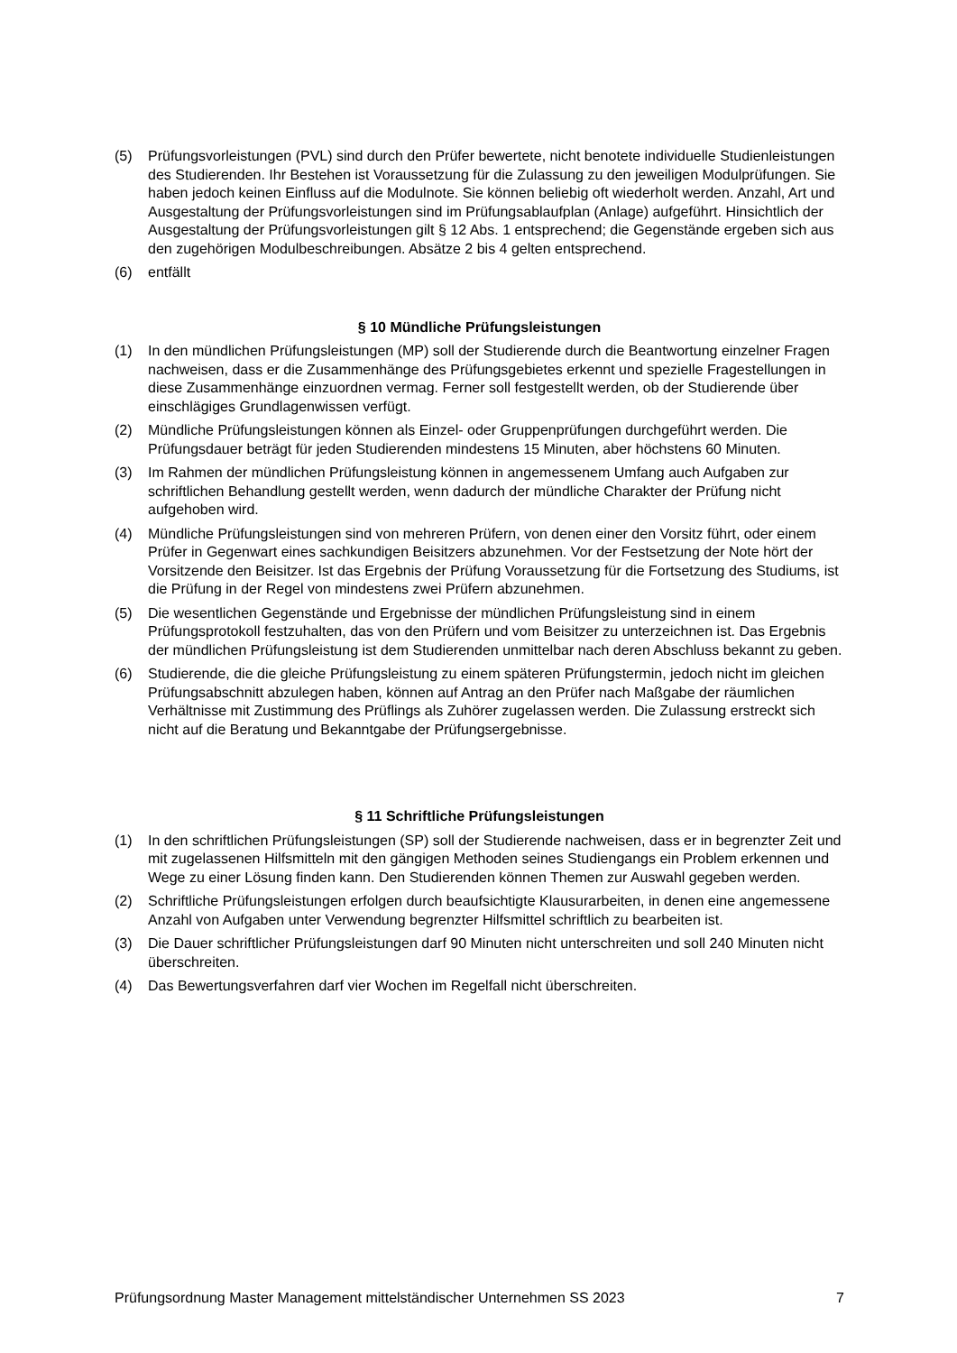(5) Prüfungsvorleistungen (PVL) sind durch den Prüfer bewertete, nicht benotete individu­elle Studienleistungen des Studierenden. Ihr Bestehen ist Voraussetzung für die Zulas­sung zu den jeweiligen Modulprüfungen. Sie haben jedoch keinen Einfluss auf die Mo­dulnote. Sie können beliebig oft wiederholt werden. Anzahl, Art und Ausgestaltung der Prüfungsvorleistungen sind im Prüfungsablaufplan (Anlage) aufgeführt. Hinsichtlich der Ausgestaltung der Prüfungsvorleistungen gilt § 12 Abs. 1 entsprechend; die Gegen­stände ergeben sich aus den zugehörigen Modulbeschreibungen. Absätze 2 bis 4 gelten entsprechend.
(6) entfällt
§ 10 Mündliche Prüfungsleistungen
(1) In den mündlichen Prüfungsleistungen (MP) soll der Studierende durch die Beantwor­tung einzelner Fragen nachweisen, dass er die Zusammenhänge des Prüfungsgebietes erkennt und spezielle Fragestellungen in diese Zusammenhänge einzuordnen vermag. Ferner soll festgestellt werden, ob der Studierende über einschlägiges Grundlagenwis­sen verfügt.
(2) Mündliche Prüfungsleistungen können als Einzel- oder Gruppenprüfungen durchgeführt werden. Die Prüfungsdauer beträgt für jeden Studierenden mindestens 15 Minuten, aber höchstens 60 Minuten.
(3) Im Rahmen der mündlichen Prüfungsleistung können in angemessenem Umfang auch Aufgaben zur schriftlichen Behandlung gestellt werden, wenn dadurch der mündliche Charakter der Prüfung nicht aufgehoben wird.
(4) Mündliche Prüfungsleistungen sind von mehreren Prüfern, von denen einer den Vorsitz führt, oder einem Prüfer in Gegenwart eines sachkundigen Beisitzers abzunehmen. Vor der Festsetzung der Note hört der Vorsitzende den Beisitzer. Ist das Ergebnis der Prü­fung Voraussetzung für die Fortsetzung des Studiums, ist die Prüfung in der Regel von mindestens zwei Prüfern abzunehmen.
(5) Die wesentlichen Gegenstände und Ergebnisse der mündlichen Prüfungsleistung sind in einem Prüfungsprotokoll festzuhalten, das von den Prüfern und vom Beisitzer zu unter­zeichnen ist. Das Ergebnis der mündlichen Prüfungsleistung ist dem Studierenden un­mittelbar nach deren Abschluss bekannt zu geben.
(6) Studierende, die die gleiche Prüfungsleistung zu einem späteren Prüfungstermin, jedoch nicht im gleichen Prüfungsabschnitt abzulegen haben, können auf Antrag an den Prüfer nach Maßgabe der räumlichen Verhältnisse mit Zustimmung des Prüflings als Zuhörer zugelassen werden. Die Zulassung erstreckt sich nicht auf die Beratung und Bekannt­gabe der Prüfungsergebnisse.
§ 11 Schriftliche Prüfungsleistungen
(1) In den schriftlichen Prüfungsleistungen (SP) soll der Studierende nachweisen, dass er in begrenzter Zeit und mit zugelassenen Hilfsmitteln mit den gängigen Methoden seines Studiengangs ein Problem erkennen und Wege zu einer Lösung finden kann. Den Stu­dierenden können Themen zur Auswahl gegeben werden.
(2) Schriftliche Prüfungsleistungen erfolgen durch beaufsichtigte Klausurarbeiten, in denen eine angemessene Anzahl von Aufgaben unter Verwendung begrenzter Hilfsmittel schriftlich zu bearbeiten ist.
(3) Die Dauer schriftlicher Prüfungsleistungen darf 90 Minuten nicht unterschreiten und soll 240 Minuten nicht überschreiten.
(4) Das Bewertungsverfahren darf vier Wochen im Regelfall nicht überschreiten.
Prüfungsordnung Master Management mittelständischer Unternehmen SS 2023 7